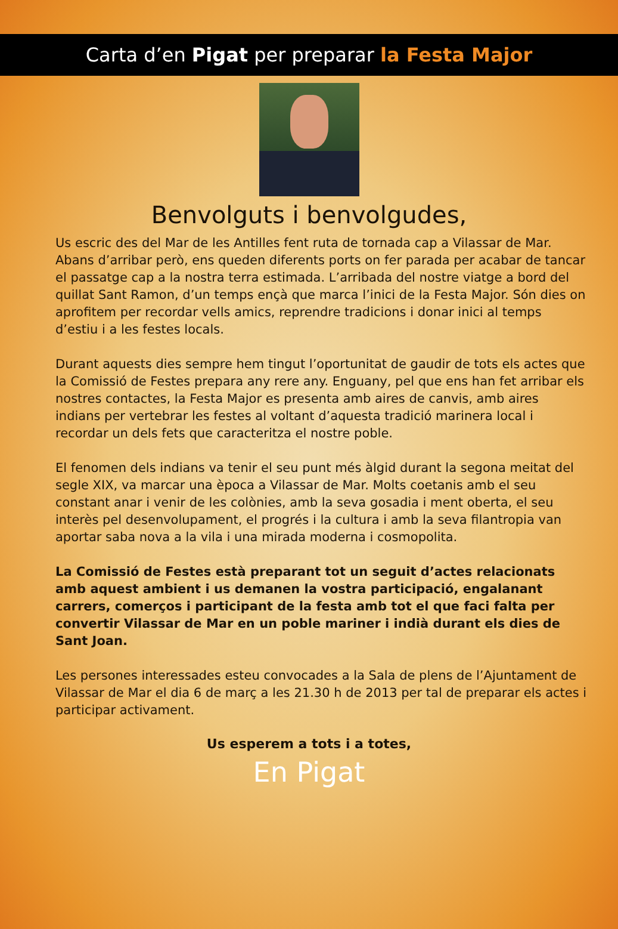Carta d’en Pigat per preparar la Festa Major
Benvolguts i benvolgudes,
Us escric des del Mar de les Antilles fent ruta de tornada cap a Vilassar de Mar. Abans d’arribar però, ens queden diferents ports on fer parada per acabar de tancar el passatge cap a la nostra terra estimada. L’arribada del nostre viatge a bord del quillat Sant Ramon, d’un temps ençà que marca l’inici de la Festa Major. Són dies on aprofitem per recordar vells amics, reprendre tradicions i donar inici al temps d’estiu i a les festes locals.
Durant aquests dies sempre hem tingut l’oportunitat de gaudir de tots els actes que la Comissió de Festes prepara any rere any. Enguany, pel que ens han fet arribar els nostres contactes, la Festa Major es presenta amb aires de canvis, amb aires indians per vertebrar les festes al voltant d’aquesta tradició marinera local i recordar un dels fets que caracteritza el nostre poble.
El fenomen dels indians va tenir el seu punt més àlgid durant la segona meitat del segle XIX, va marcar una època a Vilassar de Mar. Molts coetanis amb el seu constant anar i venir de les colònies, amb la seva gosadia i ment oberta, el seu interès pel desenvolupament, el progrés i la cultura i amb la seva filantropia van aportar saba nova a la vila i una mirada moderna i cosmopolita.
La Comissió de Festes està preparant tot un seguit d’actes relacionats amb aquest ambient i us demanen la vostra participació, engalanant carrers, comerços i participant de la festa amb tot el que faci falta per convertir Vilassar de Mar en un poble mariner i indià durant els dies de Sant Joan.
Les persones interessades esteu convocades a la Sala de plens de l’Ajuntament de Vilassar de Mar el dia 6 de març a les 21.30 h de 2013 per tal de preparar els actes i participar activament.
Us esperem a tots i a totes,
En Pigat